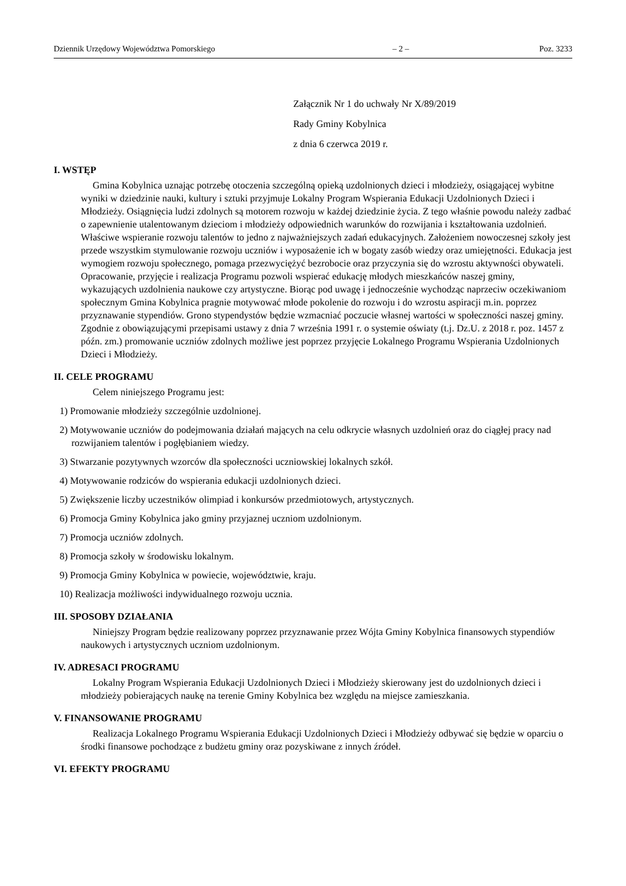Dziennik Urzędowy Województwa Pomorskiego – 2 – Poz. 3233
Załącznik Nr 1 do uchwały Nr X/89/2019
Rady Gminy Kobylnica
z dnia 6 czerwca 2019 r.
I. WSTĘP
Gmina Kobylnica uznając potrzebę otoczenia szczególną opieką uzdolnionych dzieci i młodzieży, osiągającej wybitne wyniki w dziedzinie nauki, kultury i sztuki przyjmuje Lokalny Program Wspierania Edukacji Uzdolnionych Dzieci i Młodzieży. Osiągnięcia ludzi zdolnych są motorem rozwoju w każdej dziedzinie życia. Z tego właśnie powodu należy zadbać o zapewnienie utalentowanym dzieciom i młodzieży odpowiednich warunków do rozwijania i kształtowania uzdolnień. Właściwe wspieranie rozwoju talentów to jedno z najważniejszych zadań edukacyjnych. Założeniem nowoczesnej szkoły jest przede wszystkim stymulowanie rozwoju uczniów i wyposażenie ich w bogaty zasób wiedzy oraz umiejętności. Edukacja jest wymogiem rozwoju społecznego, pomaga przezwyciężyć bezrobocie oraz przyczynia się do wzrostu aktywności obywateli. Opracowanie, przyjęcie i realizacja Programu pozwoli wspierać edukację młodych mieszkańców naszej gminy, wykazujących uzdolnienia naukowe czy artystyczne. Biorąc pod uwagę i jednocześnie wychodząc naprzeciw oczekiwaniom społecznym Gmina Kobylnica pragnie motywować młode pokolenie do rozwoju i do wzrostu aspiracji m.in. poprzez przyznawanie stypendiów. Grono stypendystów będzie wzmacniać poczucie własnej wartości w społeczności naszej gminy. Zgodnie z obowiązującymi przepisami ustawy z dnia 7 września 1991 r. o systemie oświaty (t.j. Dz.U. z 2018 r. poz. 1457 z późn. zm.) promowanie uczniów zdolnych możliwe jest poprzez przyjęcie Lokalnego Programu Wspierania Uzdolnionych Dzieci i Młodzieży.
II. CELE PROGRAMU
Celem niniejszego Programu jest:
1) Promowanie młodzieży szczególnie uzdolnionej.
2) Motywowanie uczniów do podejmowania działań mających na celu odkrycie własnych uzdolnień oraz do ciągłej pracy nad rozwijaniem talentów i pogłębianiem wiedzy.
3) Stwarzanie pozytywnych wzorców dla społeczności uczniowskiej lokalnych szkół.
4) Motywowanie rodziców do wspierania edukacji uzdolnionych dzieci.
5) Zwiększenie liczby uczestników olimpiad i konkursów przedmiotowych, artystycznych.
6) Promocja Gminy Kobylnica jako gminy przyjaznej uczniom uzdolnionym.
7) Promocja uczniów zdolnych.
8) Promocja szkoły w środowisku lokalnym.
9) Promocja Gminy Kobylnica w powiecie, województwie, kraju.
10) Realizacja możliwości indywidualnego rozwoju ucznia.
III. SPOSOBY DZIAŁANIA
Niniejszy Program będzie realizowany poprzez przyznawanie przez Wójta Gminy Kobylnica finansowych stypendiów naukowych i artystycznych uczniom uzdolnionym.
IV. ADRESACI PROGRAMU
Lokalny Program Wspierania Edukacji Uzdolnionych Dzieci i Młodzieży skierowany jest do uzdolnionych dzieci i młodzieży pobierających naukę na terenie Gminy Kobylnica bez względu na miejsce zamieszkania.
V. FINANSOWANIE PROGRAMU
Realizacja Lokalnego Programu Wspierania Edukacji Uzdolnionych Dzieci i Młodzieży odbywać się będzie w oparciu o środki finansowe pochodzące z budżetu gminy oraz pozyskiwane z innych źródeł.
VI. EFEKTY PROGRAMU